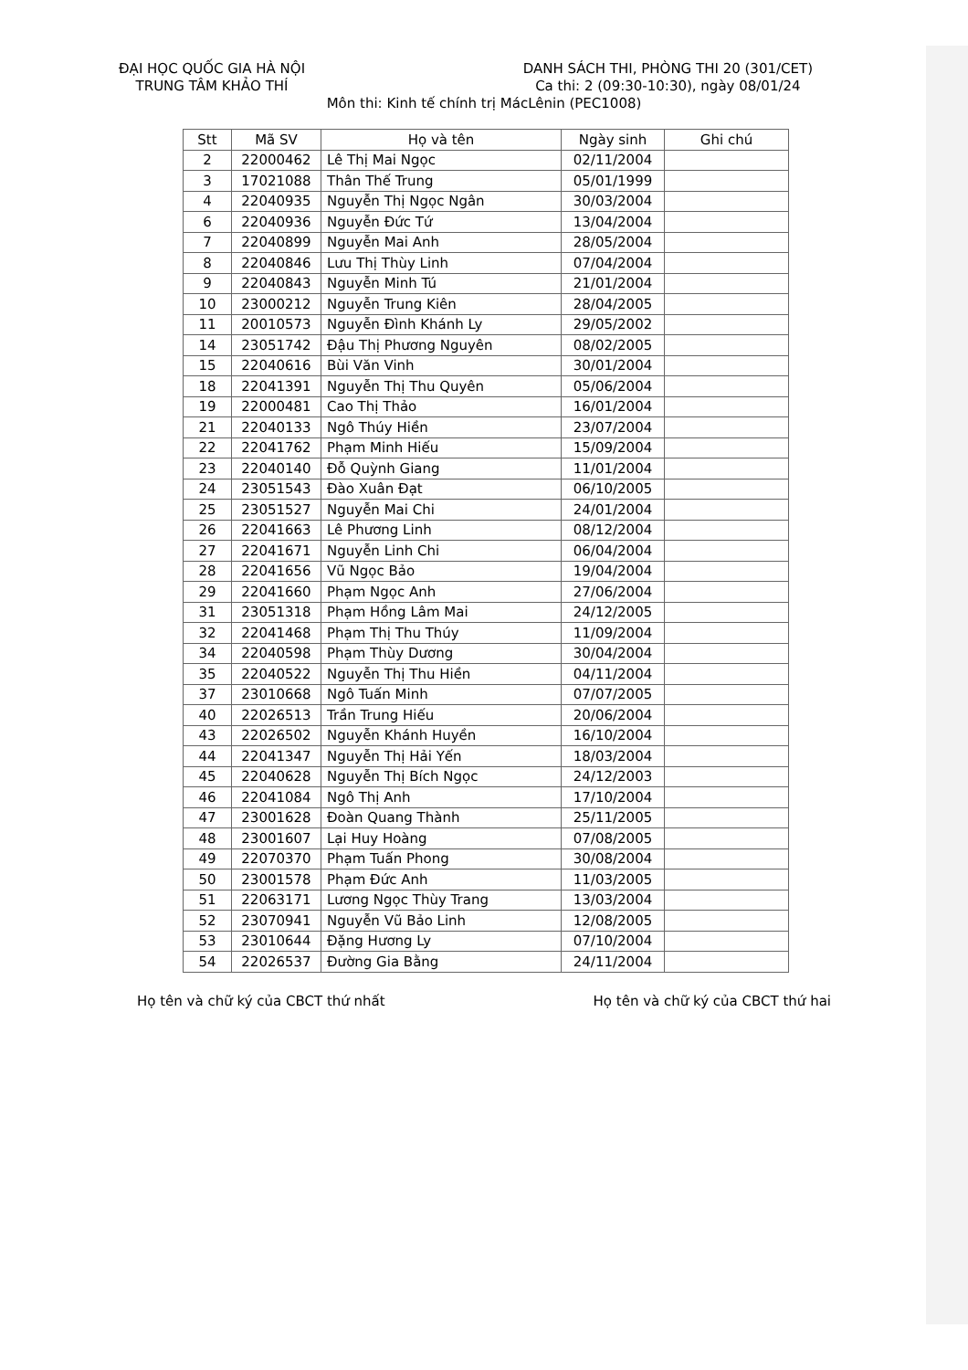ĐẠI HỌC QUỐC GIA HÀ NỘI
TRUNG TÂM KHẢO THÍ
DANH SÁCH THI, PHÒNG THI 20 (301/CET)
Ca thi: 2 (09:30-10:30), ngày 08/01/24
Môn thi: Kinh tế chính trị MácLênin (PEC1008)
| Stt | Mã SV | Họ và tên | Ngày sinh | Ghi chú |
| --- | --- | --- | --- | --- |
| 2 | 22000462 | Lê Thị Mai Ngọc | 02/11/2004 | |
| 3 | 17021088 | Thân Thế Trung | 05/01/1999 | |
| 4 | 22040935 | Nguyễn Thị Ngọc Ngân | 30/03/2004 | |
| 6 | 22040936 | Nguyễn Đức Tứ | 13/04/2004 | |
| 7 | 22040899 | Nguyễn Mai Anh | 28/05/2004 | |
| 8 | 22040846 | Lưu Thị Thùy Linh | 07/04/2004 | |
| 9 | 22040843 | Nguyễn Minh Tú | 21/01/2004 | |
| 10 | 23000212 | Nguyễn Trung Kiên | 28/04/2005 | |
| 11 | 20010573 | Nguyễn Đình Khánh Ly | 29/05/2002 | |
| 14 | 23051742 | Đậu Thị Phương Nguyên | 08/02/2005 | |
| 15 | 22040616 | Bùi Văn Vinh | 30/01/2004 | |
| 18 | 22041391 | Nguyễn Thị Thu Quyên | 05/06/2004 | |
| 19 | 22000481 | Cao Thị Thảo | 16/01/2004 | |
| 21 | 22040133 | Ngô Thúy Hiền | 23/07/2004 | |
| 22 | 22041762 | Phạm Minh Hiếu | 15/09/2004 | |
| 23 | 22040140 | Đỗ Quỳnh Giang | 11/01/2004 | |
| 24 | 23051543 | Đào Xuân Đạt | 06/10/2005 | |
| 25 | 23051527 | Nguyễn Mai Chi | 24/01/2004 | |
| 26 | 22041663 | Lê Phương Linh | 08/12/2004 | |
| 27 | 22041671 | Nguyễn Linh Chi | 06/04/2004 | |
| 28 | 22041656 | Vũ Ngọc Bảo | 19/04/2004 | |
| 29 | 22041660 | Phạm Ngọc Anh | 27/06/2004 | |
| 31 | 23051318 | Phạm Hồng Lâm Mai | 24/12/2005 | |
| 32 | 22041468 | Phạm Thị Thu Thúy | 11/09/2004 | |
| 34 | 22040598 | Phạm Thùy Dương | 30/04/2004 | |
| 35 | 22040522 | Nguyễn Thị Thu Hiền | 04/11/2004 | |
| 37 | 23010668 | Ngô Tuấn Minh | 07/07/2005 | |
| 40 | 22026513 | Trần Trung Hiếu | 20/06/2004 | |
| 43 | 22026502 | Nguyễn Khánh Huyền | 16/10/2004 | |
| 44 | 22041347 | Nguyễn Thị Hải Yến | 18/03/2004 | |
| 45 | 22040628 | Nguyễn Thị Bích Ngọc | 24/12/2003 | |
| 46 | 22041084 | Ngô Thị Anh | 17/10/2004 | |
| 47 | 23001628 | Đoàn Quang Thành | 25/11/2005 | |
| 48 | 23001607 | Lại Huy Hoàng | 07/08/2005 | |
| 49 | 22070370 | Phạm Tuấn Phong | 30/08/2004 | |
| 50 | 23001578 | Phạm Đức Anh | 11/03/2005 | |
| 51 | 22063171 | Lương Ngọc Thùy Trang | 13/03/2004 | |
| 52 | 23070941 | Nguyễn Vũ Bảo Linh | 12/08/2005 | |
| 53 | 23010644 | Đặng Hương Ly | 07/10/2004 | |
| 54 | 22026537 | Đường Gia Bằng | 24/11/2004 | |
Họ tên và chữ ký của CBCT thứ nhất Họ tên và chữ ký của CBCT thứ hai